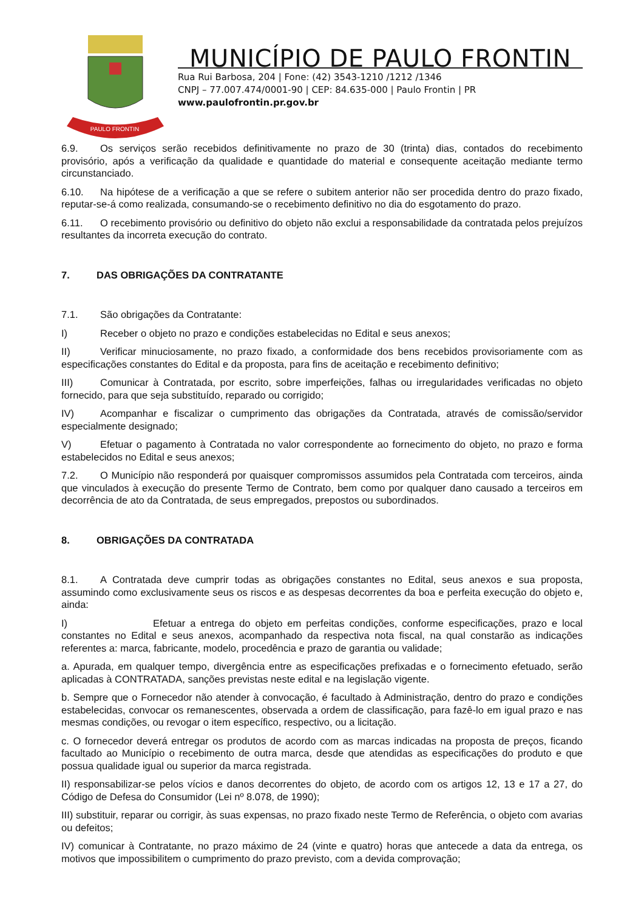PAULO FRONTIN
MUNICÍPIO DE PAULO FRONTIN
Rua Rui Barbosa, 204 | Fone: (42) 3543-1210 /1212 /1346
CNPJ – 77.007.474/0001-90 | CEP: 84.635-000 | Paulo Frontin | PR
www.paulofrontin.pr.gov.br
6.9. Os serviços serão recebidos definitivamente no prazo de 30 (trinta) dias, contados do recebimento provisório, após a verificação da qualidade e quantidade do material e consequente aceitação mediante termo circunstanciado.
6.10. Na hipótese de a verificação a que se refere o subitem anterior não ser procedida dentro do prazo fixado, reputar-se-á como realizada, consumando-se o recebimento definitivo no dia do esgotamento do prazo.
6.11. O recebimento provisório ou definitivo do objeto não exclui a responsabilidade da contratada pelos prejuízos resultantes da incorreta execução do contrato.
7. DAS OBRIGAÇÕES DA CONTRATANTE
7.1. São obrigações da Contratante:
I) Receber o objeto no prazo e condições estabelecidas no Edital e seus anexos;
II) Verificar minuciosamente, no prazo fixado, a conformidade dos bens recebidos provisoriamente com as especificações constantes do Edital e da proposta, para fins de aceitação e recebimento definitivo;
III) Comunicar à Contratada, por escrito, sobre imperfeições, falhas ou irregularidades verificadas no objeto fornecido, para que seja substituído, reparado ou corrigido;
IV) Acompanhar e fiscalizar o cumprimento das obrigações da Contratada, através de comissão/servidor especialmente designado;
V) Efetuar o pagamento à Contratada no valor correspondente ao fornecimento do objeto, no prazo e forma estabelecidos no Edital e seus anexos;
7.2. O Município não responderá por quaisquer compromissos assumidos pela Contratada com terceiros, ainda que vinculados à execução do presente Termo de Contrato, bem como por qualquer dano causado a terceiros em decorrência de ato da Contratada, de seus empregados, prepostos ou subordinados.
8. OBRIGAÇÕES DA CONTRATADA
8.1. A Contratada deve cumprir todas as obrigações constantes no Edital, seus anexos e sua proposta, assumindo como exclusivamente seus os riscos e as despesas decorrentes da boa e perfeita execução do objeto e, ainda:
I) Efetuar a entrega do objeto em perfeitas condições, conforme especificações, prazo e local constantes no Edital e seus anexos, acompanhado da respectiva nota fiscal, na qual constarão as indicações referentes a: marca, fabricante, modelo, procedência e prazo de garantia ou validade;
a. Apurada, em qualquer tempo, divergência entre as especificações prefixadas e o fornecimento efetuado, serão aplicadas à CONTRATADA, sanções previstas neste edital e na legislação vigente.
b. Sempre que o Fornecedor não atender à convocação, é facultado à Administração, dentro do prazo e condições estabelecidas, convocar os remanescentes, observada a ordem de classificação, para fazê-lo em igual prazo e nas mesmas condições, ou revogar o item específico, respectivo, ou a licitação.
c. O fornecedor deverá entregar os produtos de acordo com as marcas indicadas na proposta de preços, ficando facultado ao Município o recebimento de outra marca, desde que atendidas as especificações do produto e que possua qualidade igual ou superior da marca registrada.
II) responsabilizar-se pelos vícios e danos decorrentes do objeto, de acordo com os artigos 12, 13 e 17 a 27, do Código de Defesa do Consumidor (Lei nº 8.078, de 1990);
III) substituir, reparar ou corrigir, às suas expensas, no prazo fixado neste Termo de Referência, o objeto com avarias ou defeitos;
IV) comunicar à Contratante, no prazo máximo de 24 (vinte e quatro) horas que antecede a data da entrega, os motivos que impossibilitem o cumprimento do prazo previsto, com a devida comprovação;